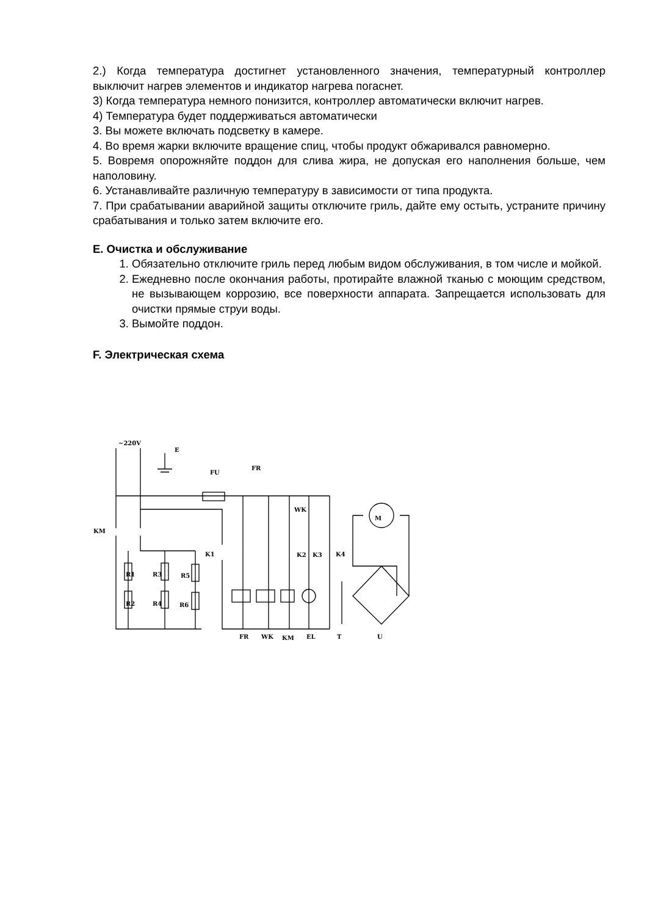2.) Когда температура достигнет установленного значения, температурный контроллер выключит нагрев элементов и индикатор нагрева погаснет.
3) Когда температура немного понизится, контроллер автоматически включит нагрев.
4) Температура будет поддерживаться автоматически
3. Вы можете включать подсветку в камере.
4. Во время жарки включите вращение спиц, чтобы продукт обжаривался равномерно.
5. Вовремя опорожняйте поддон для слива жира, не допуская его наполнения больше, чем наполовину.
6. Устанавливайте различную температуру в зависимости от типа продукта.
7. При срабатывании аварийной защиты отключите гриль, дайте ему остыть, устраните причину срабатывания и только затем включите его.
E. Очистка и обслуживание
1. Обязательно отключите гриль перед любым видом обслуживания, в том числе и мойкой.
2. Ежедневно после окончания работы, протирайте влажной тканью с моющим средством, не вызывающем коррозию, все поверхности аппарата. Запрещается использовать для очистки прямые струи воды.
3. Вымойте поддон.
F. Электрическая схема
~220V
E
FU
FR
WK
KM
K1
K2
K3
K4
R1
R3
R5
R2
R4
R6
FR
WK
KM
EL
T
U
M